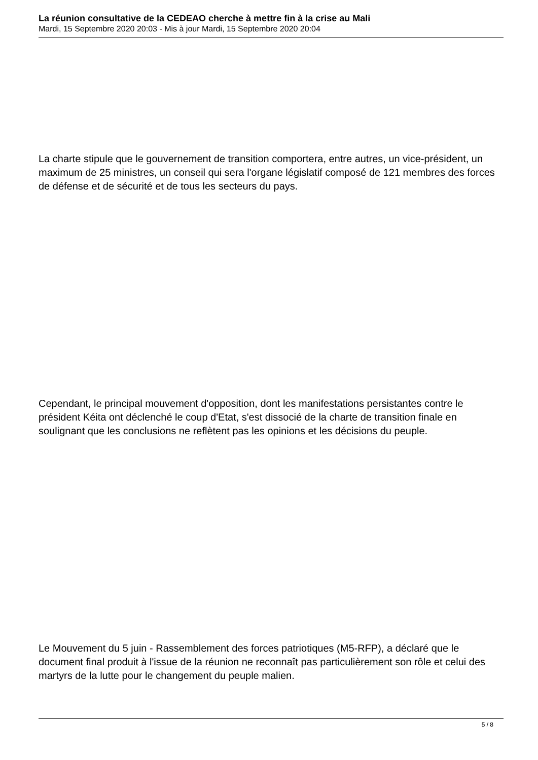La réunion consultative de la CEDEAO cherche à mettre fin à la crise au Mali
Mardi, 15 Septembre 2020 20:03 - Mis à jour Mardi, 15 Septembre 2020 20:04
La charte stipule que le gouvernement de transition comportera, entre autres, un vice-président, un maximum de 25 ministres, un conseil qui sera l'organe législatif composé de 121 membres des forces de défense et de sécurité et de tous les secteurs du pays.
Cependant, le principal mouvement d'opposition, dont les manifestations persistantes contre le président Kéita ont déclenché le coup d'Etat, s'est dissocié de la charte de transition finale en soulignant que les conclusions ne reflètent pas les opinions et les décisions du peuple.
Le Mouvement du 5 juin - Rassemblement des forces patriotiques (M5-RFP), a déclaré que le document final produit à l'issue de la réunion ne reconnaît pas particulièrement son rôle et celui des martyrs de la lutte pour le changement du peuple malien.
5 / 8